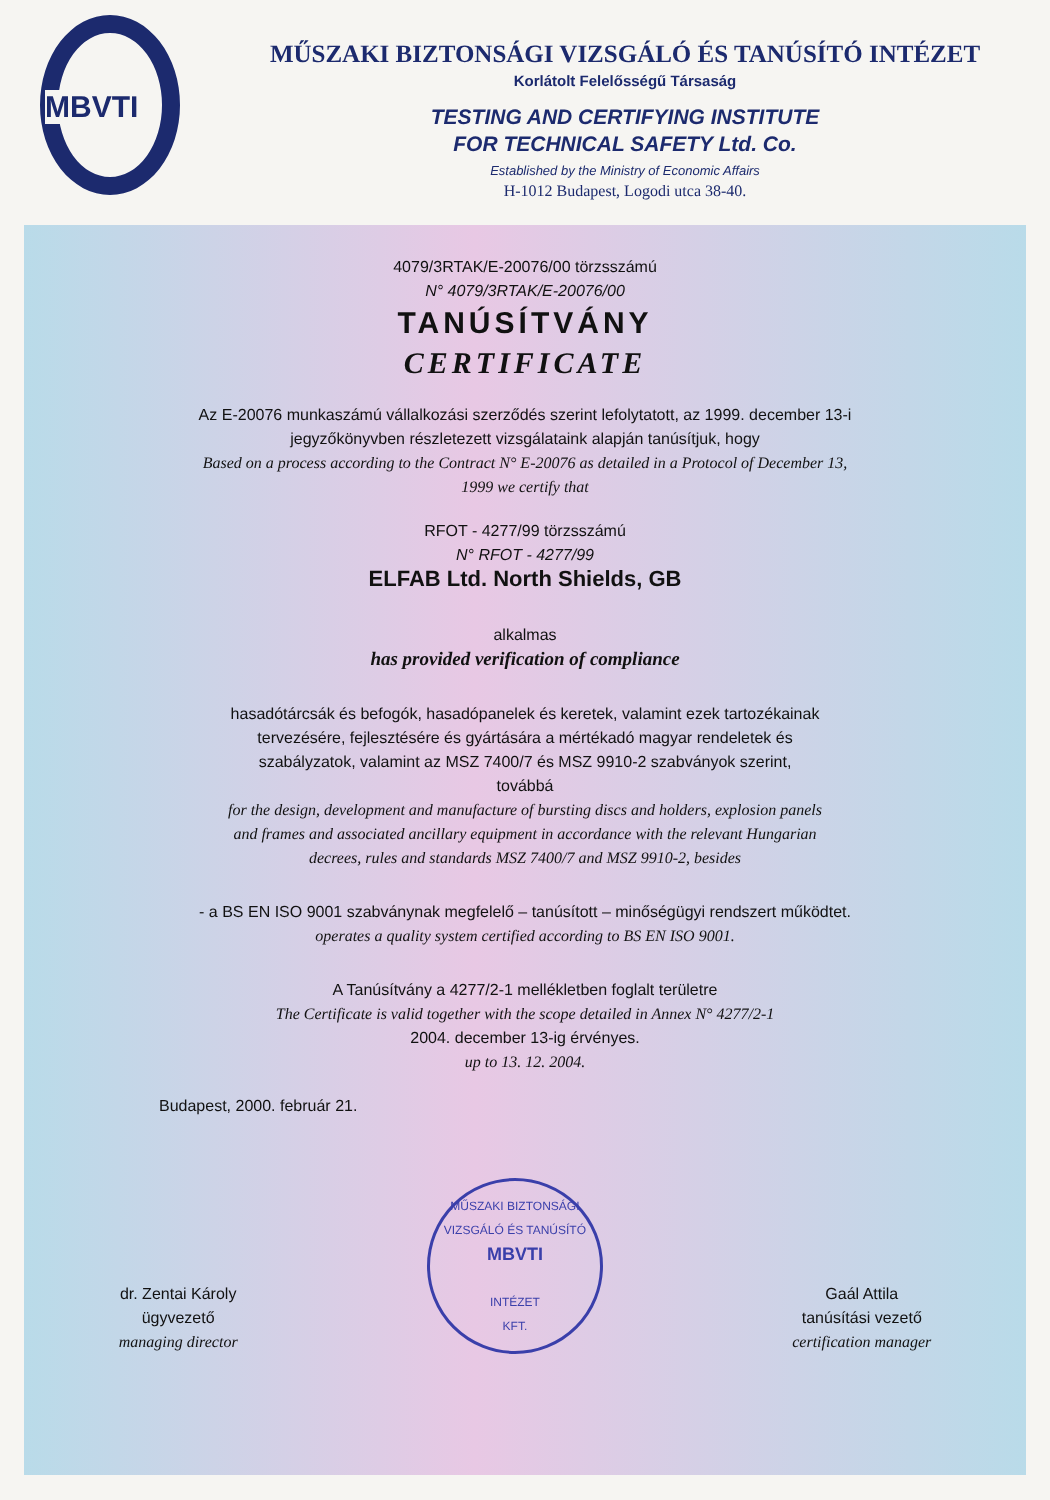MBVTI
MŰSZAKI BIZTONSÁGI VIZSGÁLÓ ÉS TANÚSÍTÓ INTÉZET
Korlátolt Felelősségű Társaság
TESTING AND CERTIFYING INSTITUTE
FOR TECHNICAL SAFETY Ltd. Co.
Established by the Ministry of Economic Affairs
H-1012 Budapest, Logodi utca 38-40.
4079/3RTAK/E-20076/00 törzsszámú
N° 4079/3RTAK/E-20076/00
TANÚSÍTVÁNY
CERTIFICATE
Az E-20076 munkaszámú vállalkozási szerződés szerint lefolytatott, az 1999. december 13-i
jegyzőkönyvben részletezett vizsgálataink alapján tanúsítjuk, hogy
Based on a process according to the Contract N° E-20076 as detailed in a Protocol of December 13,
1999 we certify that
RFOT - 4277/99 törzsszámú
N° RFOT - 4277/99
ELFAB Ltd. North Shields, GB
alkalmas
has provided verification of compliance
hasadótárcsák és befogók, hasadópanelek és keretek, valamint ezek tartozékainak
tervezésére, fejlesztésére és gyártására a mértékadó magyar rendeletek és
szabályzatok, valamint az MSZ 7400/7 és MSZ 9910-2 szabványok szerint,
továbbá
for the design, development and manufacture of bursting discs and holders, explosion panels
and frames and associated ancillary equipment in accordance with the relevant Hungarian
decrees, rules and standards MSZ 7400/7 and MSZ 9910-2, besides
- a BS EN ISO 9001 szabványnak megfelelő – tanúsított – minőségügyi rendszert működtet.
operates a quality system certified according to BS EN ISO 9001.
A Tanúsítvány a 4277/2-1 mellékletben foglalt területre
The Certificate is valid together with the scope detailed in Annex N° 4277/2-1
2004. december 13-ig érvényes.
up to 13. 12. 2004.
Budapest, 2000. február 21.
dr. Zentai Károly
ügyvezető
managing director
MŰSZAKI BIZTONSÁGI VIZSGÁLÓ ÉS TANÚSÍTÓ
MBVTI
INTÉZET
KFT.
Gaál Attila
tanúsítási vezető
certification manager